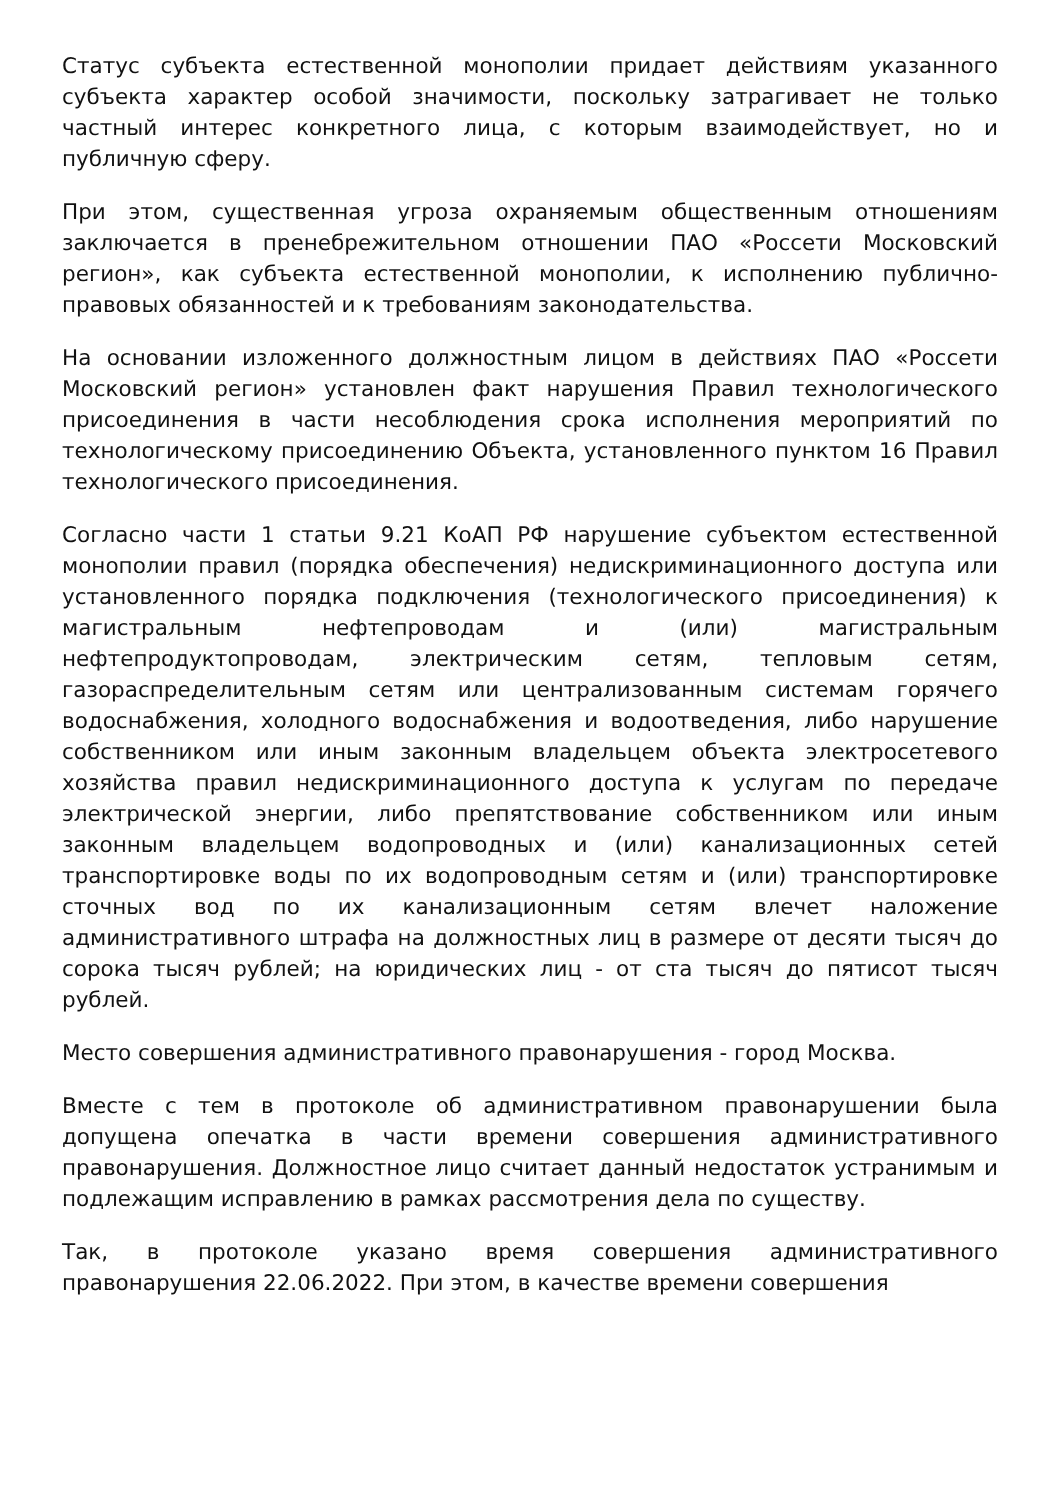Статус субъекта естественной монополии придает действиям указанного субъекта характер особой значимости, поскольку затрагивает не только частный интерес конкретного лица, с которым взаимодействует, но и публичную сферу.
При этом, существенная угроза охраняемым общественным отношениям заключается в пренебрежительном отношении ПАО «Россети Московский регион», как субъекта естественной монополии, к исполнению публично-правовых обязанностей и к требованиям законодательства.
На основании изложенного должностным лицом в действиях ПАО «Россети Московский регион» установлен факт нарушения Правил технологического присоединения в части несоблюдения срока исполнения мероприятий по технологическому присоединению Объекта, установленного пунктом 16 Правил технологического присоединения.
Согласно части 1 статьи 9.21 КоАП РФ нарушение субъектом естественной монополии правил (порядка обеспечения) недискриминационного доступа или установленного порядка подключения (технологического присоединения) к магистральным нефтепроводам и (или) магистральным нефтепродуктопроводам, электрическим сетям, тепловым сетям, газораспределительным сетям или централизованным системам горячего водоснабжения, холодного водоснабжения и водоотведения, либо нарушение собственником или иным законным владельцем объекта электросетевого хозяйства правил недискриминационного доступа к услугам по передаче электрической энергии, либо препятствование собственником или иным законным владельцем водопроводных и (или) канализационных сетей транспортировке воды по их водопроводным сетям и (или) транспортировке сточных вод по их канализационным сетям влечет наложение административного штрафа на должностных лиц в размере от десяти тысяч до сорока тысяч рублей; на юридических лиц - от ста тысяч до пятисот тысяч рублей.
Место совершения административного правонарушения - город Москва.
Вместе с тем в протоколе об административном правонарушении была допущена опечатка в части времени совершения административного правонарушения. Должностное лицо считает данный недостаток устранимым и подлежащим исправлению в рамках рассмотрения дела по существу.
Так, в протоколе указано время совершения административного правонарушения 22.06.2022. При этом, в качестве времени совершения